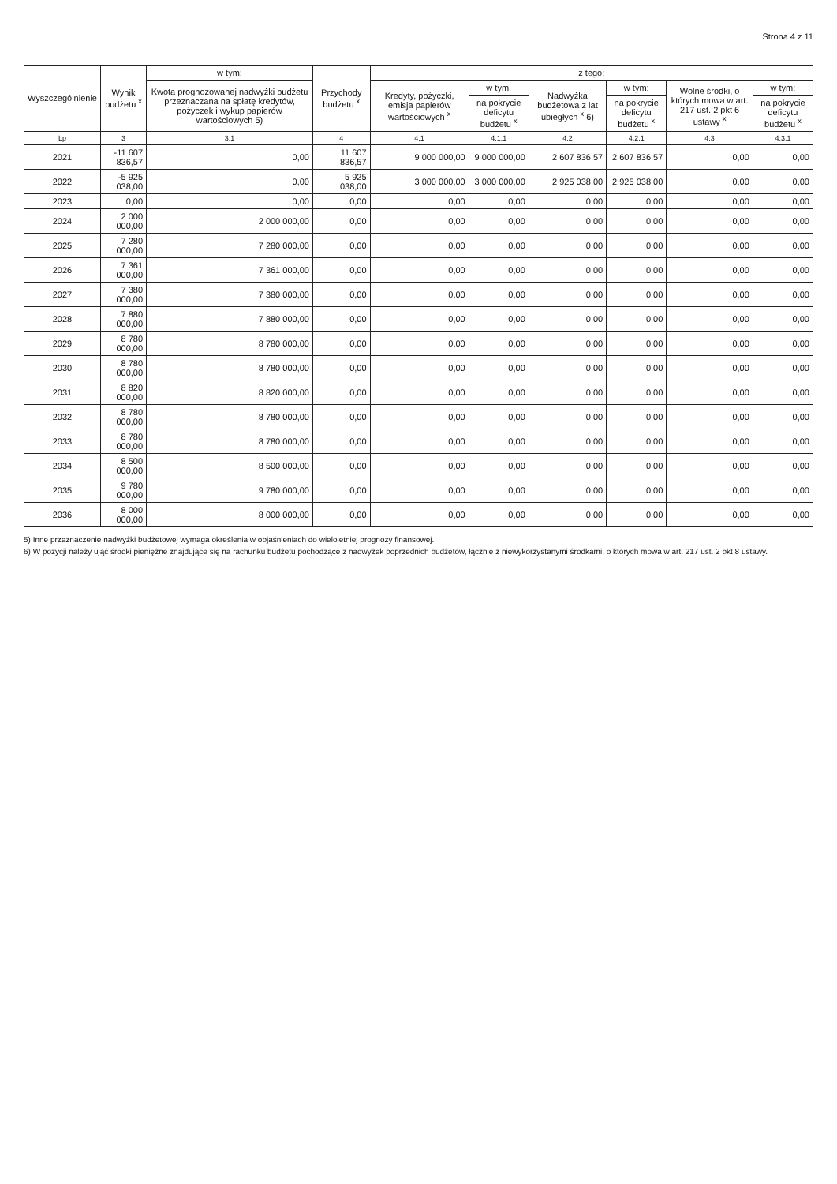Strona 4 z 11
| Wyszczególnienie | Wynik budżetu <sup>x</sup> | w tym: | Przychody budżetu <sup>x</sup> | z tego: | | | | | |
| --- | --- | --- | --- | --- | --- | --- | --- | --- | --- |
| | | Kwota prognozowanej nadwyżki budżetu przeznaczana na spłatę kredytów, pożyczek i wykup papierów wartościowych 5) | | Kredyty, pożyczki, emisja papierów wartościowych <sup>x</sup> | w tym: | Nadwyżka budżetowa z lat ubiegłych <sup>x</sup> 6) | w tym: | Wolne środki, o których mowa w art. 217 ust. 2 pkt 6 ustawy <sup>x</sup> | w tym: |
| | | | | | na pokrycie deficytu budżetu <sup>x</sup> | | na pokrycie deficytu budżetu <sup>x</sup> | | na pokrycie deficytu budżetu <sup>x</sup> |
| Lp | 3 | 3.1 | 4 | 4.1 | 4.1.1 | 4.2 | 4.2.1 | 4.3 | 4.3.1 |
| 2021 | -11 607 836,57 | 0,00 | 11 607 836,57 | 9 000 000,00 | 9 000 000,00 | 2 607 836,57 | 2 607 836,57 | 0,00 | 0,00 |
| 2022 | -5 925 038,00 | 0,00 | 5 925 038,00 | 3 000 000,00 | 3 000 000,00 | 2 925 038,00 | 2 925 038,00 | 0,00 | 0,00 |
| 2023 | 0,00 | 0,00 | 0,00 | 0,00 | 0,00 | 0,00 | 0,00 | 0,00 | 0,00 |
| 2024 | 2 000 000,00 | 2 000 000,00 | 0,00 | 0,00 | 0,00 | 0,00 | 0,00 | 0,00 | 0,00 |
| 2025 | 7 280 000,00 | 7 280 000,00 | 0,00 | 0,00 | 0,00 | 0,00 | 0,00 | 0,00 | 0,00 |
| 2026 | 7 361 000,00 | 7 361 000,00 | 0,00 | 0,00 | 0,00 | 0,00 | 0,00 | 0,00 | 0,00 |
| 2027 | 7 380 000,00 | 7 380 000,00 | 0,00 | 0,00 | 0,00 | 0,00 | 0,00 | 0,00 | 0,00 |
| 2028 | 7 880 000,00 | 7 880 000,00 | 0,00 | 0,00 | 0,00 | 0,00 | 0,00 | 0,00 | 0,00 |
| 2029 | 8 780 000,00 | 8 780 000,00 | 0,00 | 0,00 | 0,00 | 0,00 | 0,00 | 0,00 | 0,00 |
| 2030 | 8 780 000,00 | 8 780 000,00 | 0,00 | 0,00 | 0,00 | 0,00 | 0,00 | 0,00 | 0,00 |
| 2031 | 8 820 000,00 | 8 820 000,00 | 0,00 | 0,00 | 0,00 | 0,00 | 0,00 | 0,00 | 0,00 |
| 2032 | 8 780 000,00 | 8 780 000,00 | 0,00 | 0,00 | 0,00 | 0,00 | 0,00 | 0,00 | 0,00 |
| 2033 | 8 780 000,00 | 8 780 000,00 | 0,00 | 0,00 | 0,00 | 0,00 | 0,00 | 0,00 | 0,00 |
| 2034 | 8 500 000,00 | 8 500 000,00 | 0,00 | 0,00 | 0,00 | 0,00 | 0,00 | 0,00 | 0,00 |
| 2035 | 9 780 000,00 | 9 780 000,00 | 0,00 | 0,00 | 0,00 | 0,00 | 0,00 | 0,00 | 0,00 |
| 2036 | 8 000 000,00 | 8 000 000,00 | 0,00 | 0,00 | 0,00 | 0,00 | 0,00 | 0,00 | 0,00 |
5) Inne przeznaczenie nadwyżki budżetowej wymaga określenia w objaśnieniach do wieloletniej prognozy finansowej.
6) W pozycji należy ująć środki pieniężne znajdujące się na rachunku budżetu pochodzące z nadwyżek poprzednich budżetów, łącznie z niewykorzystanymi środkami, o których mowa w art. 217 ust. 2 pkt 8 ustawy.